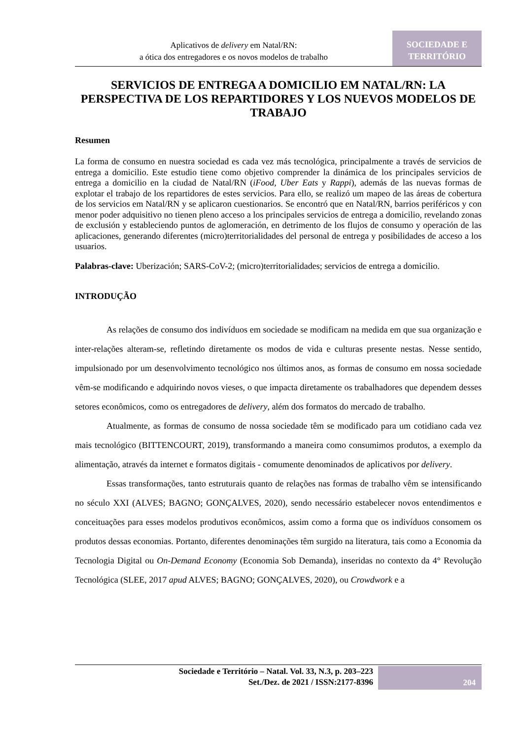Aplicativos de delivery em Natal/RN:
a ótica dos entregadores e os novos modelos de trabalho
SOCIEDADE E
TERRITÓRIO
SERVICIOS DE ENTREGA A DOMICILIO EM NATAL/RN: LA PERSPECTIVA DE LOS REPARTIDORES Y LOS NUEVOS MODELOS DE TRABAJO
Resumen
La forma de consumo en nuestra sociedad es cada vez más tecnológica, principalmente a través de servicios de entrega a domicilio. Este estudio tiene como objetivo comprender la dinámica de los principales servicios de entrega a domicilio en la ciudad de Natal/RN (iFood, Uber Eats y Rappi), además de las nuevas formas de explotar el trabajo de los repartidores de estes servicios. Para ello, se realizó um mapeo de las áreas de cobertura de los servicios em Natal/RN y se aplicaron cuestionarios. Se encontró que en Natal/RN, barrios periféricos y con menor poder adquisitivo no tienen pleno acceso a los principales servicios de entrega a domicilio, revelando zonas de exclusión y estableciendo puntos de aglomeración, en detrimento de los flujos de consumo y operación de las aplicaciones, generando diferentes (micro)territorialidades del personal de entrega y posibilidades de acceso a los usuarios.
Palabras-clave: Uberización; SARS-CoV-2; (micro)territorialidades; servicios de entrega a domicilio.
INTRODUÇÃO
As relações de consumo dos indivíduos em sociedade se modificam na medida em que sua organização e inter-relações alteram-se, refletindo diretamente os modos de vida e culturas presente nestas. Nesse sentido, impulsionado por um desenvolvimento tecnológico nos últimos anos, as formas de consumo em nossa sociedade vêm-se modificando e adquirindo novos vieses, o que impacta diretamente os trabalhadores que dependem desses setores econômicos, como os entregadores de delivery, além dos formatos do mercado de trabalho.
Atualmente, as formas de consumo de nossa sociedade têm se modificado para um cotidiano cada vez mais tecnológico (BITTENCOURT, 2019), transformando a maneira como consumimos produtos, a exemplo da alimentação, através da internet e formatos digitais - comumente denominados de aplicativos por delivery.
Essas transformações, tanto estruturais quanto de relações nas formas de trabalho vêm se intensificando no século XXI (ALVES; BAGNO; GONÇALVES, 2020), sendo necessário estabelecer novos entendimentos e conceituações para esses modelos produtivos econômicos, assim como a forma que os indivíduos consomem os produtos dessas economias. Portanto, diferentes denominações têm surgido na literatura, tais como a Economia da Tecnologia Digital ou On-Demand Economy (Economia Sob Demanda), inseridas no contexto da 4° Revolução Tecnológica (SLEE, 2017 apud ALVES; BAGNO; GONÇALVES, 2020), ou Crowdwork e a
Sociedade e Território – Natal. Vol. 33, N.3, p. 203–223
Set./Dez. de 2021 / ISSN:2177-8396
204